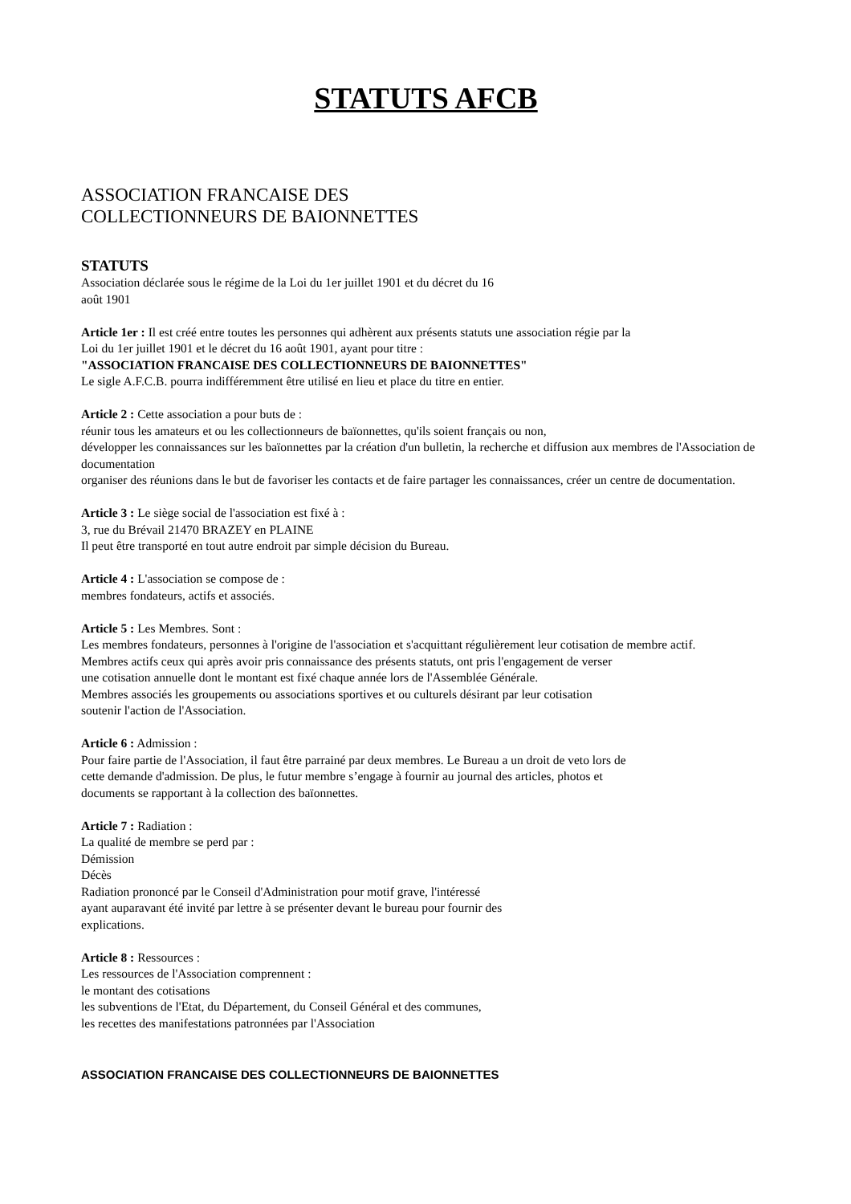STATUTS AFCB
ASSOCIATION FRANCAISE DES
COLLECTIONNEURS DE BAIONNETTES
STATUTS
Association déclarée sous le régime de la Loi du 1er juillet 1901 et du décret du 16
août 1901
Article 1er : Il est créé entre toutes les personnes qui adhèrent aux présents statuts une association régie par la
Loi du 1er juillet 1901 et le décret du 16 août 1901, ayant pour titre :
"ASSOCIATION FRANCAISE DES COLLECTIONNEURS DE BAIONNETTES"
Le sigle A.F.C.B. pourra indifféremment être utilisé en lieu et place du titre en entier.
Article 2 : Cette association a pour buts de :
réunir tous les amateurs et ou les collectionneurs de baïonnettes, qu'ils soient français ou non,
développer les connaissances sur les baïonnettes par la création d'un bulletin, la recherche et diffusion aux membres de l'Association de documentation
organiser des réunions dans le but de favoriser les contacts et de faire partager les connaissances, créer un centre de documentation.
Article 3 : Le siège social de l'association est fixé à :
3, rue du Brévail 21470 BRAZEY en PLAINE
Il peut être transporté en tout autre endroit par simple décision du Bureau.
Article 4 : L'association se compose de :
membres fondateurs, actifs et associés.
Article 5 : Les Membres. Sont :
Les membres fondateurs, personnes à l'origine de l'association et s'acquittant régulièrement leur cotisation de membre actif.
Membres actifs ceux qui après avoir pris connaissance des présents statuts, ont pris l'engagement de verser
une cotisation annuelle dont le montant est fixé chaque année lors de l'Assemblée Générale.
Membres associés les groupements ou associations sportives et ou culturels désirant par leur cotisation
soutenir l'action de l'Association.
Article 6 : Admission :
Pour faire partie de l'Association, il faut être parrainé par deux membres. Le Bureau a un droit de veto lors de
cette demande d'admission. De plus, le futur membre s’engage à fournir au journal des articles, photos et
documents se rapportant à la collection des baïonnettes.
Article 7 : Radiation :
La qualité de membre se perd par :
Démission
Décès
Radiation prononcé par le Conseil d'Administration pour motif grave, l'intéressé
ayant auparavant été invité par lettre à se présenter devant le bureau pour fournir des
explications.
Article 8 : Ressources :
Les ressources de l'Association comprennent :
le montant des cotisations
les subventions de l'Etat, du Département, du Conseil Général et des communes,
les recettes des manifestations patronnées par l'Association
ASSOCIATION FRANCAISE DES COLLECTIONNEURS DE BAIONNETTES